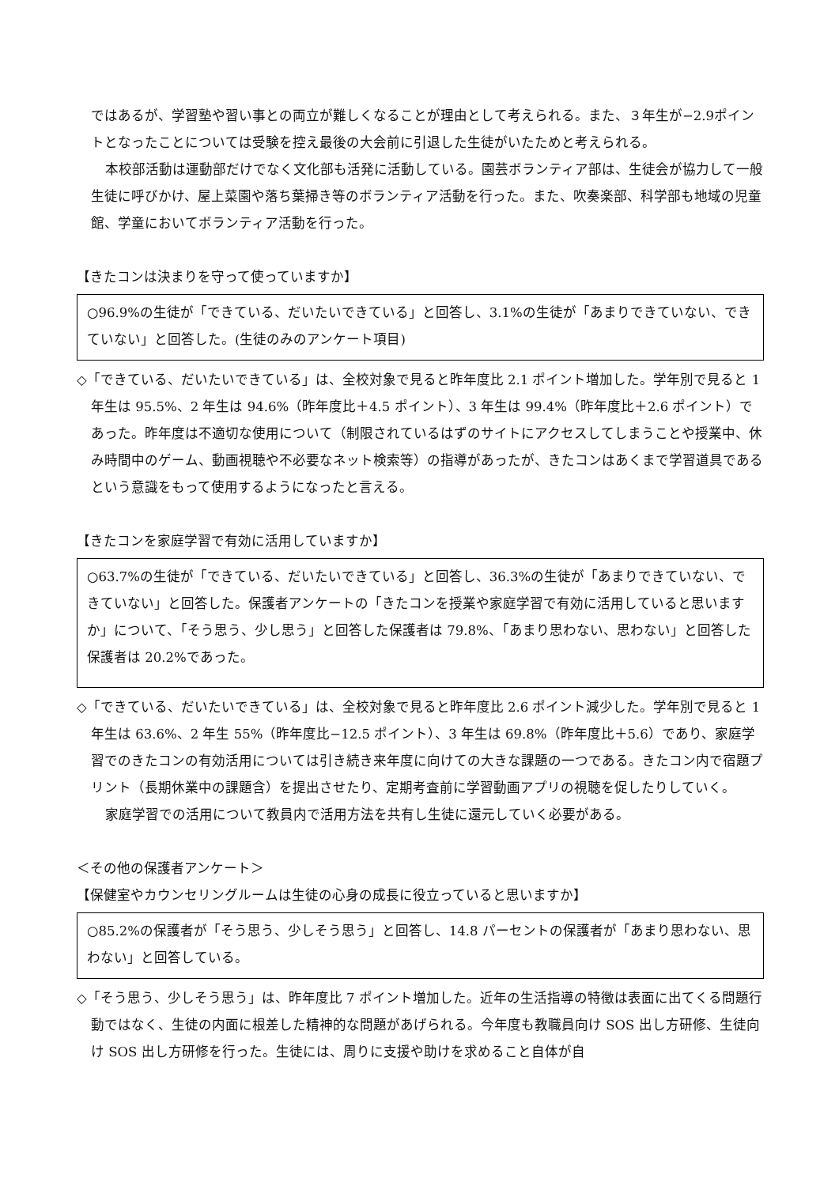ではあるが、学習塾や習い事との両立が難しくなることが理由として考えられる。また、３年生が−2.9ポイントとなったことについては受験を控え最後の大会前に引退した生徒がいたためと考えられる。
本校部活動は運動部だけでなく文化部も活発に活動している。園芸ボランティア部は、生徒会が協力して一般生徒に呼びかけ、屋上菜園や落ち葉掃き等のボランティア活動を行った。また、吹奏楽部、科学部も地域の児童館、学童においてボランティア活動を行った。
【きたコンは決まりを守って使っていますか】
○96.9%の生徒が「できている、だいたいできている」と回答し、3.1%の生徒が「あまりできていない、できていない」と回答した。(生徒のみのアンケート項目)
◇「できている、だいたいできている」は、全校対象で見ると昨年度比 2.1 ポイント増加した。学年別で見ると 1 年生は 95.5%、2 年生は 94.6%（昨年度比＋4.5 ポイント）、3 年生は 99.4%（昨年度比＋2.6 ポイント）であった。昨年度は不適切な使用について（制限されているはずのサイトにアクセスしてしまうことや授業中、休み時間中のゲーム、動画視聴や不必要なネット検索等）の指導があったが、きたコンはあくまで学習道具であるという意識をもって使用するようになったと言える。
【きたコンを家庭学習で有効に活用していますか】
○63.7%の生徒が「できている、だいたいできている」と回答し、36.3%の生徒が「あまりできていない、できていない」と回答した。保護者アンケートの「きたコンを授業や家庭学習で有効に活用していると思いますか」について、「そう思う、少し思う」と回答した保護者は 79.8%、「あまり思わない、思わない」と回答した保護者は 20.2%であった。
◇「できている、だいたいできている」は、全校対象で見ると昨年度比 2.6 ポイント減少した。学年別で見ると 1 年生は 63.6%、2 年生 55%（昨年度比−12.5 ポイント）、3 年生は 69.8%（昨年度比＋5.6）であり、家庭学習でのきたコンの有効活用については引き続き来年度に向けての大きな課題の一つである。きたコン内で宿題プリント（長期休業中の課題含）を提出させたり、定期考査前に学習動画アプリの視聴を促したりしていく。
家庭学習での活用について教員内で活用方法を共有し生徒に還元していく必要がある。
＜その他の保護者アンケート＞
【保健室やカウンセリングルームは生徒の心身の成長に役立っていると思いますか】
○85.2%の保護者が「そう思う、少しそう思う」と回答し、14.8 パーセントの保護者が「あまり思わない、思わない」と回答している。
◇「そう思う、少しそう思う」は、昨年度比 7 ポイント増加した。近年の生活指導の特徴は表面に出てくる問題行動ではなく、生徒の内面に根差した精神的な問題があげられる。今年度も教職員向け SOS 出し方研修、生徒向け SOS 出し方研修を行った。生徒には、周りに支援や助けを求めること自体が自